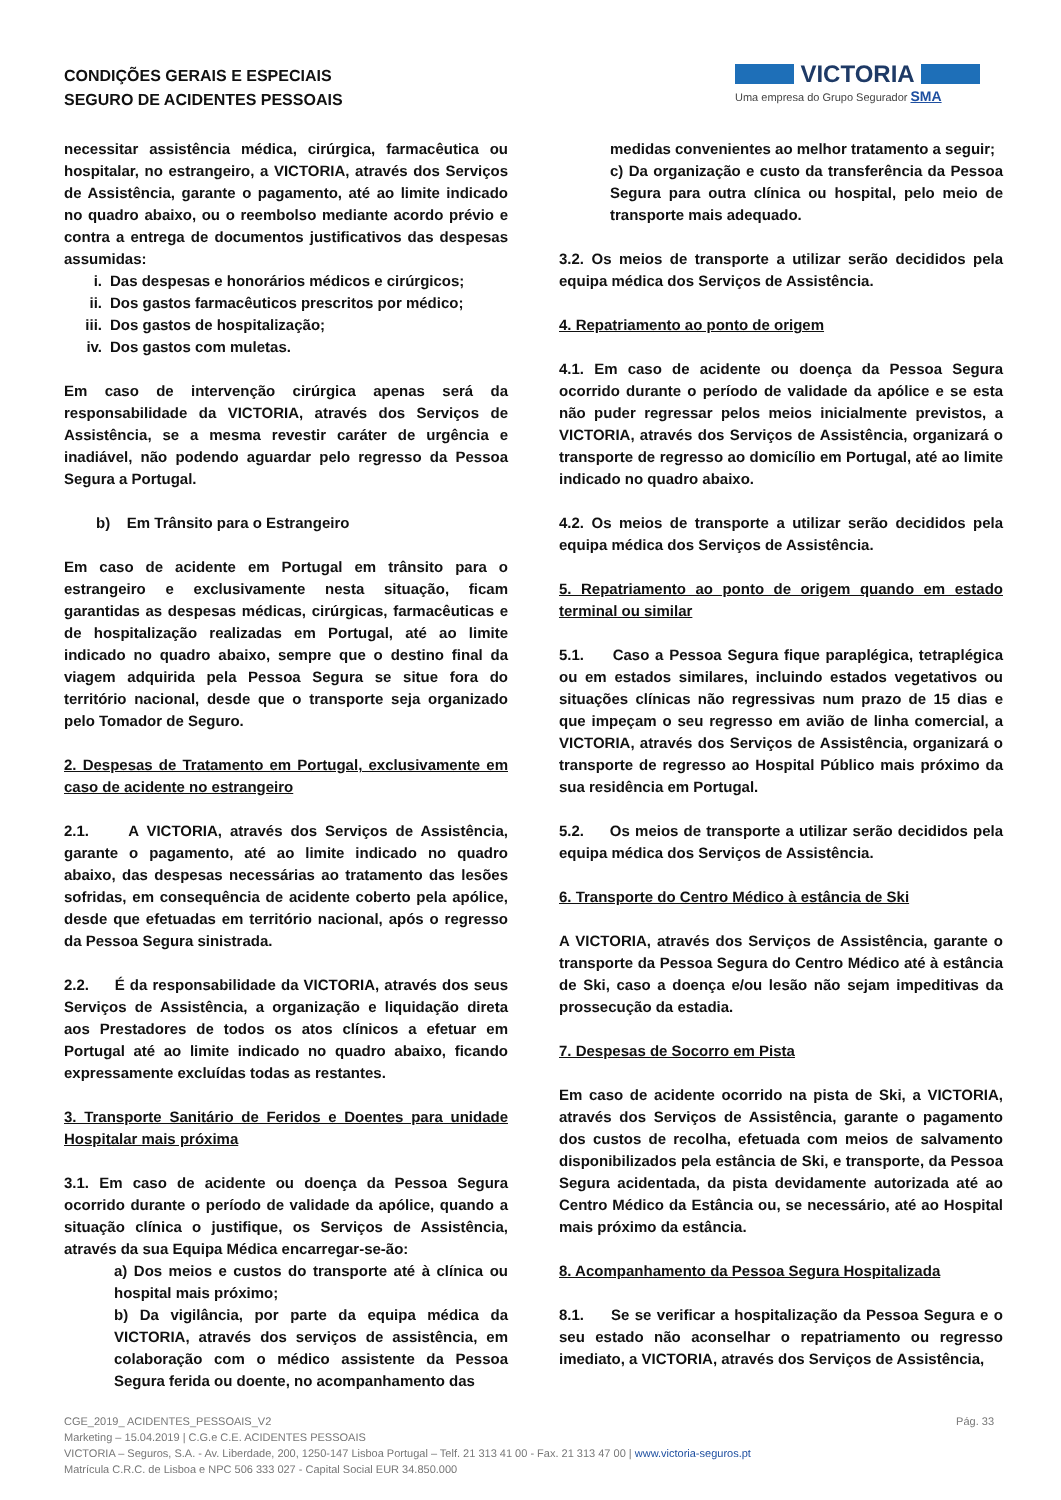CONDIÇÕES GERAIS E ESPECIAIS
SEGURO DE ACIDENTES PESSOAIS
VICTORIA
Uma empresa do Grupo Segurador SMA
necessitar assistência médica, cirúrgica, farmacêutica ou hospitalar, no estrangeiro, a VICTORIA, através dos Serviços de Assistência, garante o pagamento, até ao limite indicado no quadro abaixo, ou o reembolso mediante acordo prévio e contra a entrega de documentos justificativos das despesas assumidas:
i. Das despesas e honorários médicos e cirúrgicos;
ii. Dos gastos farmacêuticos prescritos por médico;
iii. Dos gastos de hospitalização;
iv. Dos gastos com muletas.
Em caso de intervenção cirúrgica apenas será da responsabilidade da VICTORIA, através dos Serviços de Assistência, se a mesma revestir caráter de urgência e inadiável, não podendo aguardar pelo regresso da Pessoa Segura a Portugal.
b) Em Trânsito para o Estrangeiro
Em caso de acidente em Portugal em trânsito para o estrangeiro e exclusivamente nesta situação, ficam garantidas as despesas médicas, cirúrgicas, farmacêuticas e de hospitalização realizadas em Portugal, até ao limite indicado no quadro abaixo, sempre que o destino final da viagem adquirida pela Pessoa Segura se situe fora do território nacional, desde que o transporte seja organizado pelo Tomador de Seguro.
2. Despesas de Tratamento em Portugal, exclusivamente em caso de acidente no estrangeiro
2.1. A VICTORIA, através dos Serviços de Assistência, garante o pagamento, até ao limite indicado no quadro abaixo, das despesas necessárias ao tratamento das lesões sofridas, em consequência de acidente coberto pela apólice, desde que efetuadas em território nacional, após o regresso da Pessoa Segura sinistrada.
2.2. É da responsabilidade da VICTORIA, através dos seus Serviços de Assistência, a organização e liquidação direta aos Prestadores de todos os atos clínicos a efetuar em Portugal até ao limite indicado no quadro abaixo, ficando expressamente excluídas todas as restantes.
3. Transporte Sanitário de Feridos e Doentes para unidade Hospitalar mais próxima
3.1. Em caso de acidente ou doença da Pessoa Segura ocorrido durante o período de validade da apólice, quando a situação clínica o justifique, os Serviços de Assistência, através da sua Equipa Médica encarregar-se-ão:
a) Dos meios e custos do transporte até à clínica ou hospital mais próximo;
b) Da vigilância, por parte da equipa médica da VICTORIA, através dos serviços de assistência, em colaboração com o médico assistente da Pessoa Segura ferida ou doente, no acompanhamento das
medidas convenientes ao melhor tratamento a seguir;
c) Da organização e custo da transferência da Pessoa Segura para outra clínica ou hospital, pelo meio de transporte mais adequado.
3.2. Os meios de transporte a utilizar serão decididos pela equipa médica dos Serviços de Assistência.
4. Repatriamento ao ponto de origem
4.1. Em caso de acidente ou doença da Pessoa Segura ocorrido durante o período de validade da apólice e se esta não puder regressar pelos meios inicialmente previstos, a VICTORIA, através dos Serviços de Assistência, organizará o transporte de regresso ao domicílio em Portugal, até ao limite indicado no quadro abaixo.
4.2. Os meios de transporte a utilizar serão decididos pela equipa médica dos Serviços de Assistência.
5. Repatriamento ao ponto de origem quando em estado terminal ou similar
5.1. Caso a Pessoa Segura fique paraplégica, tetraplégica ou em estados similares, incluindo estados vegetativos ou situações clínicas não regressivas num prazo de 15 dias e que impeçam o seu regresso em avião de linha comercial, a VICTORIA, através dos Serviços de Assistência, organizará o transporte de regresso ao Hospital Público mais próximo da sua residência em Portugal.
5.2. Os meios de transporte a utilizar serão decididos pela equipa médica dos Serviços de Assistência.
6. Transporte do Centro Médico à estância de Ski
A VICTORIA, através dos Serviços de Assistência, garante o transporte da Pessoa Segura do Centro Médico até à estância de Ski, caso a doença e/ou lesão não sejam impeditivas da prossecução da estadia.
7. Despesas de Socorro em Pista
Em caso de acidente ocorrido na pista de Ski, a VICTORIA, através dos Serviços de Assistência, garante o pagamento dos custos de recolha, efetuada com meios de salvamento disponibilizados pela estância de Ski, e transporte, da Pessoa Segura acidentada, da pista devidamente autorizada até ao Centro Médico da Estância ou, se necessário, até ao Hospital mais próximo da estância.
8. Acompanhamento da Pessoa Segura Hospitalizada
8.1. Se se verificar a hospitalização da Pessoa Segura e o seu estado não aconselhar o repatriamento ou regresso imediato, a VICTORIA, através dos Serviços de Assistência,
CGE_2019_ ACIDENTES_PESSOAIS_V2 Pág. 33
Marketing – 15.04.2019 | C.G.e C.E. ACIDENTES PESSOAIS
VICTORIA – Seguros, S.A. - Av. Liberdade, 200, 1250-147 Lisboa Portugal – Telf. 21 313 41 00 - Fax. 21 313 47 00 | www.victoria-seguros.pt
Matrícula C.R.C. de Lisboa e NPC 506 333 027 - Capital Social EUR 34.850.000